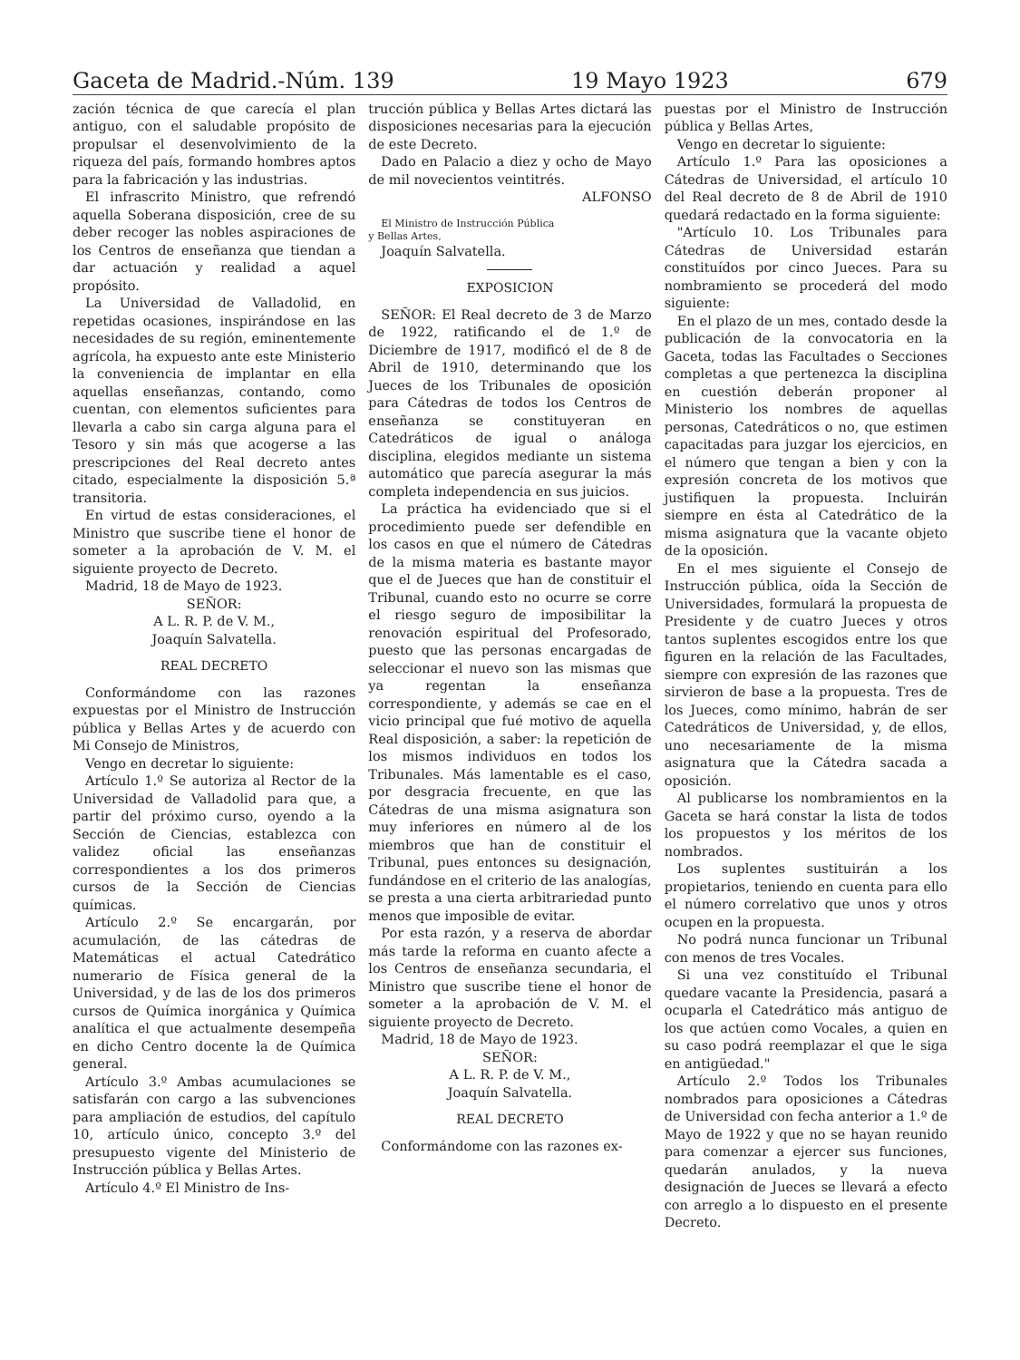Gaceta de Madrid.-Núm. 139 19 Mayo 1923 679
zación técnica de que carecía el plan antiguo, con el saludable propósito de propulsar el desenvolvimiento de la riqueza del país, formando hombres aptos para la fabricación y las industrias.
El infrascrito Ministro, que refrendó aquella Soberana disposición, cree de su deber recoger las nobles aspiraciones de los Centros de enseñanza que tiendan a dar actuación y realidad a aquel propósito.
La Universidad de Valladolid, en repetidas ocasiones, inspirándose en las necesidades de su región, eminentemente agrícola, ha expuesto ante este Ministerio la conveniencia de implantar en ella aquellas enseñanzas, contando, como cuentan, con elementos suficientes para llevarla a cabo sin carga alguna para el Tesoro y sin más que acogerse a las prescripciones del Real decreto antes citado, especialmente la disposición 5.ª transitoria.
En virtud de estas consideraciones, el Ministro que suscribe tiene el honor de someter a la aprobación de V. M. el siguiente proyecto de Decreto.
Madrid, 18 de Mayo de 1923.
SEÑOR:
A L. R. P. de V. M.,
Joaquín Salvatella.
REAL DECRETO
Conformándome con las razones expuestas por el Ministro de Instrucción pública y Bellas Artes y de acuerdo con Mi Consejo de Ministros,
Vengo en decretar lo siguiente:
Artículo 1.º Se autoriza al Rector de la Universidad de Valladolid para que, a partir del próximo curso, oyendo a la Sección de Ciencias, establezca con validez oficial las enseñanzas correspondientes a los dos primeros cursos de la Sección de Ciencias químicas.
Artículo 2.º Se encargarán, por acumulación, de las cátedras de Matemáticas el actual Catedrático numerario de Física general de la Universidad, y de las de los dos primeros cursos de Química inorgánica y Química analítica el que actualmente desempeña en dicho Centro docente la de Química general.
Artículo 3.º Ambas acumulaciones se satisfarán con cargo a las subvenciones para ampliación de estudios, del capítulo 10, artículo único, concepto 3.º del presupuesto vigente del Ministerio de Instrucción pública y Bellas Artes.
Artículo 4.º El Ministro de Ins-
trucción pública y Bellas Artes dictará las disposiciones necesarias para la ejecución de este Decreto.
Dado en Palacio a diez y ocho de Mayo de mil novecientos veintitrés.
ALFONSO
El Ministro de Instrucción Pública
y Bellas Artes,
Joaquín Salvatella.
EXPOSICION
SEÑOR: El Real decreto de 3 de Marzo de 1922, ratificando el de 1.º de Diciembre de 1917, modificó el de 8 de Abril de 1910, determinando que los Jueces de los Tribunales de oposición para Cátedras de todos los Centros de enseñanza se constituyeran en Catedráticos de igual o análoga disciplina, elegidos mediante un sistema automático que parecía asegurar la más completa independencia en sus juicios.
La práctica ha evidenciado que si el procedimiento puede ser defendible en los casos en que el número de Cátedras de la misma materia es bastante mayor que el de Jueces que han de constituir el Tribunal, cuando esto no ocurre se corre el riesgo seguro de imposibilitar la renovación espiritual del Profesorado, puesto que las personas encargadas de seleccionar el nuevo son las mismas que ya regentan la enseñanza correspondiente, y además se cae en el vicio principal que fué motivo de aquella Real disposición, a saber: la repetición de los mismos individuos en todos los Tribunales. Más lamentable es el caso, por desgracia frecuente, en que las Cátedras de una misma asignatura son muy inferiores en número al de los miembros que han de constituir el Tribunal, pues entonces su designación, fundándose en el criterio de las analogías, se presta a una cierta arbitrariedad punto menos que imposible de evitar.
Por esta razón, y a reserva de abordar más tarde la reforma en cuanto afecte a los Centros de enseñanza secundaria, el Ministro que suscribe tiene el honor de someter a la aprobación de V. M. el siguiente proyecto de Decreto.
Madrid, 18 de Mayo de 1923.
SEÑOR:
A L. R. P. de V. M.,
Joaquín Salvatella.
REAL DECRETO
Conformándome con las razones ex-
puestas por el Ministro de Instrucción pública y Bellas Artes,
Vengo en decretar lo siguiente:
Artículo 1.º Para las oposiciones a Cátedras de Universidad, el artículo 10 del Real decreto de 8 de Abril de 1910 quedará redactado en la forma siguiente:
"Artículo 10. Los Tribunales para Cátedras de Universidad estarán constituídos por cinco Jueces. Para su nombramiento se procederá del modo siguiente:
En el plazo de un mes, contado desde la publicación de la convocatoria en la Gaceta, todas las Facultades o Secciones completas a que pertenezca la disciplina en cuestión deberán proponer al Ministerio los nombres de aquellas personas, Catedráticos o no, que estimen capacitadas para juzgar los ejercicios, en el número que tengan a bien y con la expresión concreta de los motivos que justifiquen la propuesta. Incluirán siempre en ésta al Catedrático de la misma asignatura que la vacante objeto de la oposición.
En el mes siguiente el Consejo de Instrucción pública, oída la Sección de Universidades, formulará la propuesta de Presidente y de cuatro Jueces y otros tantos suplentes escogidos entre los que figuren en la relación de las Facultades, siempre con expresión de las razones que sirvieron de base a la propuesta. Tres de los Jueces, como mínimo, habrán de ser Catedráticos de Universidad, y, de ellos, uno necesariamente de la misma asignatura que la Cátedra sacada a oposición.
Al publicarse los nombramientos en la Gaceta se hará constar la lista de todos los propuestos y los méritos de los nombrados.
Los suplentes sustituirán a los propietarios, teniendo en cuenta para ello el número correlativo que unos y otros ocupen en la propuesta.
No podrá nunca funcionar un Tribunal con menos de tres Vocales.
Si una vez constituído el Tribunal quedare vacante la Presidencia, pasará a ocuparla el Catedrático más antiguo de los que actúen como Vocales, a quien en su caso podrá reemplazar el que le siga en antigüedad."
Artículo 2.º Todos los Tribunales nombrados para oposiciones a Cátedras de Universidad con fecha anterior a 1.º de Mayo de 1922 y que no se hayan reunido para comenzar a ejercer sus funciones, quedarán anulados, y la nueva designación de Jueces se llevará a efecto con arreglo a lo dispuesto en el presente Decreto.